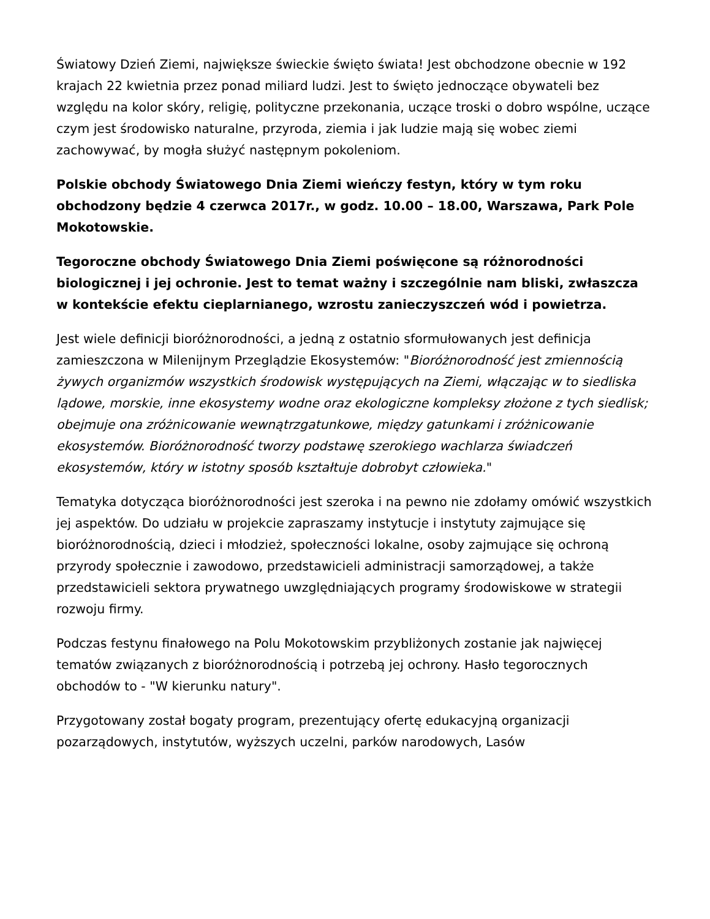Światowy Dzień Ziemi, największe świeckie święto świata! Jest obchodzone obecnie w 192 krajach 22 kwietnia przez ponad miliard ludzi. Jest to święto jednoczące obywateli bez względu na kolor skóry, religię, polityczne przekonania, uczące troski o dobro wspólne, uczące czym jest środowisko naturalne, przyroda, ziemia i jak ludzie mają się wobec ziemi zachowywać, by mogła służyć następnym pokoleniom.
Polskie obchody Światowego Dnia Ziemi wieńczy festyn, który w tym roku obchodzony będzie 4 czerwca 2017r., w godz. 10.00 – 18.00, Warszawa, Park Pole Mokotowskie.
Tegoroczne obchody Światowego Dnia Ziemi poświęcone są różnorodności biologicznej i jej ochronie. Jest to temat ważny i szczególnie nam bliski, zwłaszcza w kontekście efektu cieplarnianego, wzrostu zanieczyszczeń wód i powietrza.
Jest wiele definicji bioróżnorodności, a jedną z ostatnio sformułowanych jest definicja zamieszczona w Milenijnym Przeglądzie Ekosystemów: "Bioróżnorodność jest zmiennością żywych organizmów wszystkich środowisk występujących na Ziemi, włączając w to siedliska lądowe, morskie, inne ekosystemy wodne oraz ekologiczne kompleksy złożone z tych siedlisk; obejmuje ona zróżnicowanie wewnątrzgatunkowe, między gatunkami i zróżnicowanie ekosystemów. Bioróżnorodność tworzy podstawę szerokiego wachlarza świadczeń ekosystemów, który w istotny sposób kształtuje dobrobyt człowieka."
Tematyka dotycząca bioróżnorodności jest szeroka i na pewno nie zdołamy omówić wszystkich jej aspektów. Do udziału w projekcie zapraszamy instytucje i instytuty zajmujące się bioróżnorodnością, dzieci i młodzież, społeczności lokalne, osoby zajmujące się ochroną przyrody społecznie i zawodowo, przedstawicieli administracji samorządowej, a także przedstawicieli sektora prywatnego uwzględniających programy środowiskowe w strategii rozwoju firmy.
Podczas festynu finałowego na Polu Mokotowskim przybliżonych zostanie jak najwięcej tematów związanych z bioróżnorodnością i potrzebą jej ochrony. Hasło tegorocznych obchodów to - "W kierunku natury".
Przygotowany został bogaty program, prezentujący ofertę edukacyjną organizacji pozarządowych, instytutów, wyższych uczelni, parków narodowych, Lasów